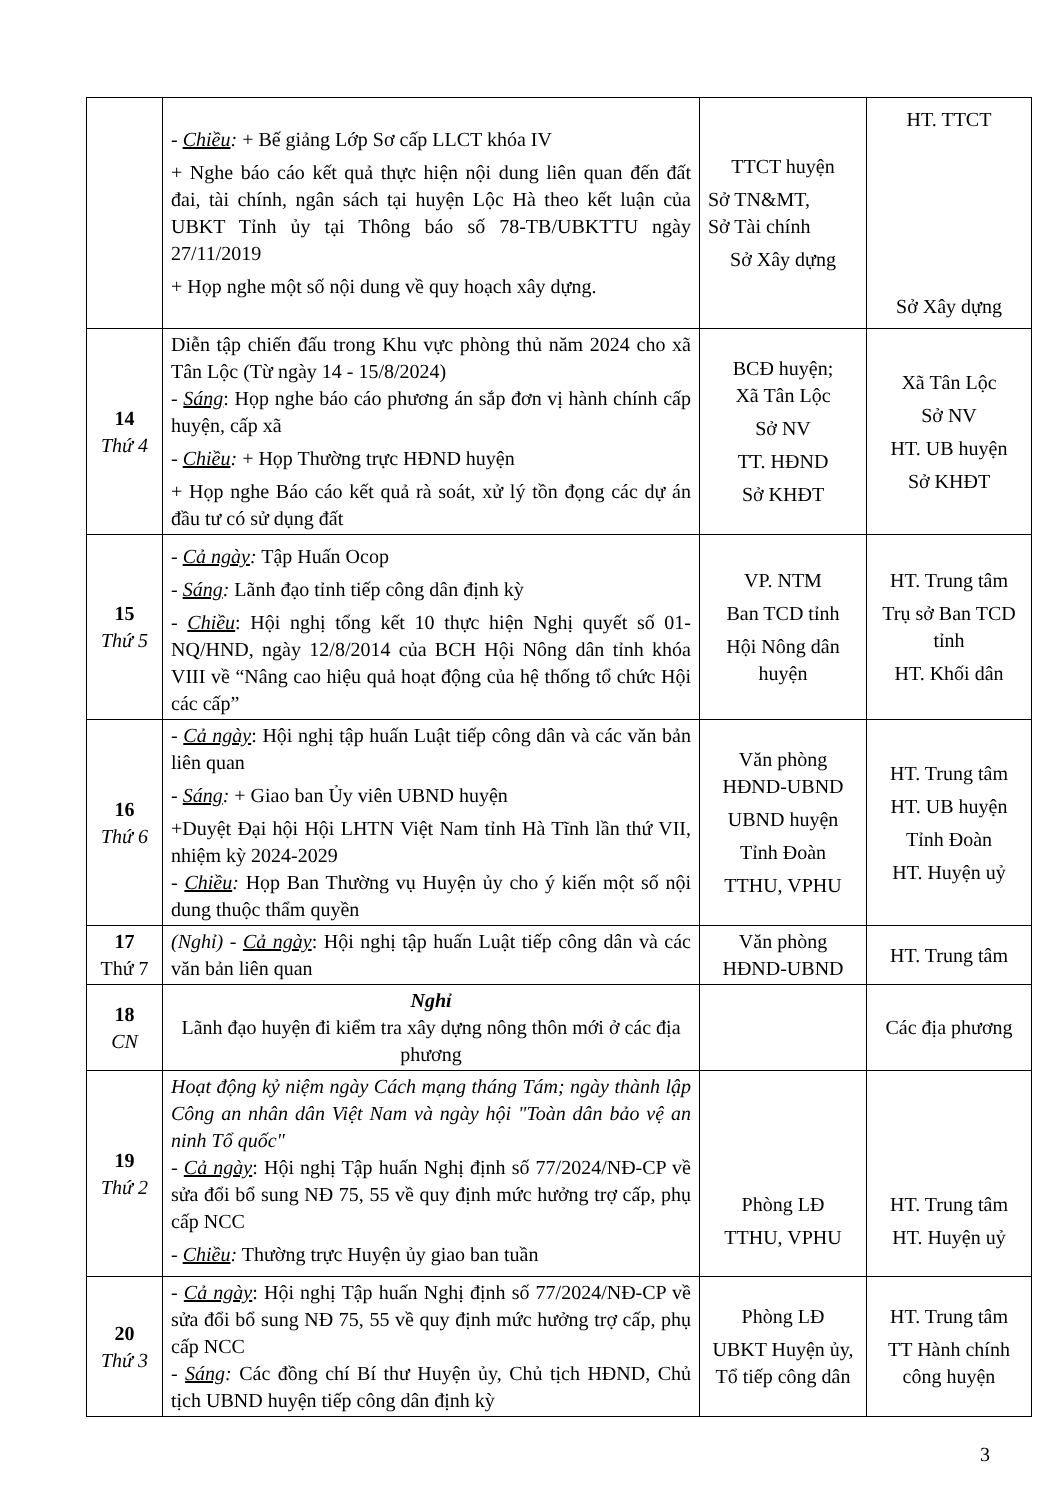| | - Chiều : + Bế giảng Lớp Sơ cấp LLCT khóa IV + Nghe báo cáo kết quả thực hiện nội dung liên quan đến đất đai, tài chính, ngân sách tại huyện Lộc Hà theo kết luận của UBKT Tỉnh ủy tại Thông báo số 78-TB/UBKTTU ngày 27/11/2019 + Họp nghe một số nội dung về quy hoạch xây dựng. | TTCT huyện Sở TN&MT, Sở Tài chính Sở Xây dựng | HT. TTCT Sở Xây dựng |
| 14 Thứ 4 | Diễn tập chiến đấu trong Khu vực phòng thủ năm 2024 cho xã Tân Lộc (Từ ngày 14 - 15/8/2024) - Sáng : Họp nghe báo cáo phương án sắp đơn vị hành chính cấp huyện, cấp xã - Chiều : + Họp Thường trực HĐND huyện + Họp nghe Báo cáo kết quả rà soát, xử lý tồn đọng các dự án đầu tư có sử dụng đất | BCĐ huyện; Xã Tân Lộc Sở NV TT. HĐND Sở KHĐT | Xã Tân Lộc Sở NV HT. UB huyện Sở KHĐT |
| 15 Thứ 5 | - Cả ngày : Tập Huấn Ocop - Sáng : Lãnh đạo tỉnh tiếp công dân định kỳ - Chiều : Hội nghị tổng kết 10 thực hiện Nghị quyết số 01-NQ/HND, ngày 12/8/2014 của BCH Hội Nông dân tỉnh khóa VIII về “Nâng cao hiệu quả hoạt động của hệ thống tổ chức Hội các cấp” | VP. NTM Ban TCD tỉnh Hội Nông dân huyện | HT. Trung tâm Trụ sở Ban TCD tỉnh HT. Khối dân |
| 16 Thứ 6 | - Cả ngày : Hội nghị tập huấn Luật tiếp công dân và các văn bản liên quan - Sáng : + Giao ban Ủy viên UBND huyện +Duyệt Đại hội Hội LHTN Việt Nam tỉnh Hà Tĩnh lần thứ VII, nhiệm kỳ 2024-2029 - Chiều : Họp Ban Thường vụ Huyện ủy cho ý kiến một số nội dung thuộc thẩm quyền | Văn phòng HĐND-UBND UBND huyện Tỉnh Đoàn TTHU, VPHU | HT. Trung tâm HT. UB huyện Tỉnh Đoàn HT. Huyện uỷ |
| 17 Thứ 7 | (Nghỉ) - Cả ngày : Hội nghị tập huấn Luật tiếp công dân và các văn bản liên quan | Văn phòng HĐND-UBND | HT. Trung tâm |
| 18 CN | Nghỉ Lãnh đạo huyện đi kiểm tra xây dựng nông thôn mới ở các địa phương | | Các địa phương |
| 19 Thứ 2 | Hoạt động kỷ niệm ngày Cách mạng tháng Tám; ngày thành lập Công an nhân dân Việt Nam và ngày hội "Toàn dân bảo vệ an ninh Tổ quốc" - Cả ngày : Hội nghị Tập huấn Nghị định số 77/2024/NĐ-CP về sửa đổi bổ sung NĐ 75, 55 về quy định mức hưởng trợ cấp, phụ cấp NCC - Chiều : Thường trực Huyện ủy giao ban tuần | Phòng LĐ TTHU, VPHU | HT. Trung tâm HT. Huyện uỷ |
| 20 Thứ 3 | - Cả ngày : Hội nghị Tập huấn Nghị định số 77/2024/NĐ-CP về sửa đổi bổ sung NĐ 75, 55 về quy định mức hưởng trợ cấp, phụ cấp NCC - Sáng : Các đồng chí Bí thư Huyện ủy, Chủ tịch HĐND, Chủ tịch UBND huyện tiếp công dân định kỳ | Phòng LĐ UBKT Huyện ủy, Tổ tiếp công dân | HT. Trung tâm TT Hành chính công huyện |
3